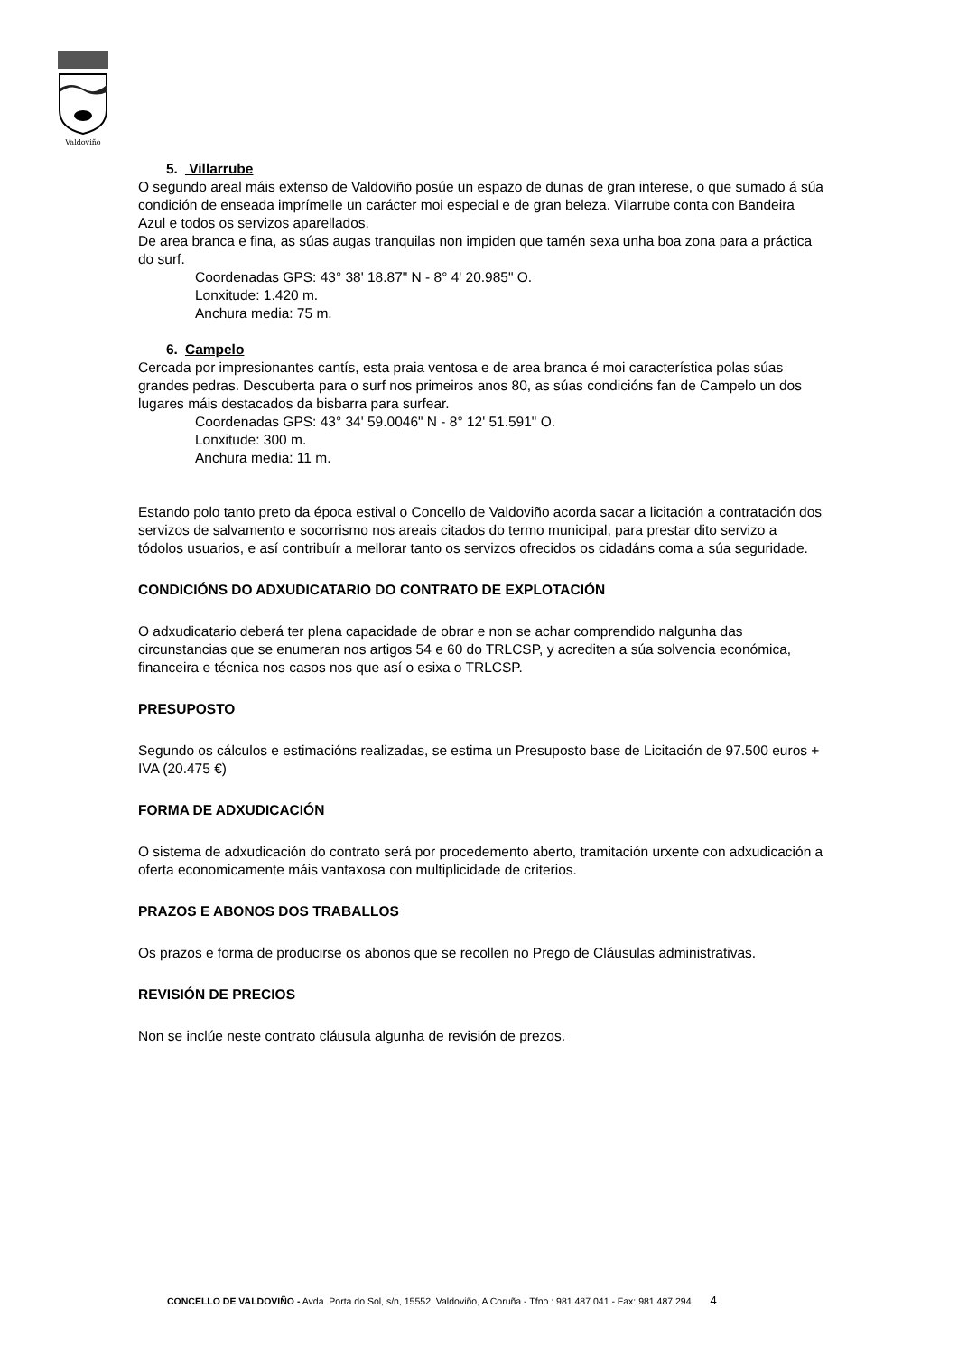Valdoviño
5. Villarrube
O segundo areal máis extenso de Valdoviño posúe un espazo de dunas de gran interese, o que sumado á súa condición de enseada imprímelle un carácter moi especial e de gran beleza. Vilarrube conta con Bandeira Azul e todos os servizos aparellados.
De area branca e fina, as súas augas tranquilas non impiden que tamén sexa unha boa zona para a práctica do surf.
Coordenadas GPS: 43° 38' 18.87" N - 8° 4' 20.985" O.
Lonxitude: 1.420 m.
Anchura media: 75 m.
6. Campelo
Cercada por impresionantes cantís, esta praia ventosa e de area branca é moi característica polas súas grandes pedras. Descuberta para o surf nos primeiros anos 80, as súas condicións fan de Campelo un dos lugares máis destacados da bisbarra para surfear.
Coordenadas GPS: 43° 34' 59.0046" N - 8° 12' 51.591" O.
Lonxitude: 300 m.
Anchura media: 11 m.
Estando polo tanto preto da época estival o Concello de Valdoviño acorda sacar a licitación a contratación dos servizos de salvamento e socorrismo nos areais citados do termo municipal, para prestar dito servizo a tódolos usuarios, e así contribuír a mellorar tanto os servizos ofrecidos os cidadáns coma a súa seguridade.
CONDICIÓNS DO ADXUDICATARIO DO CONTRATO DE EXPLOTACIÓN
O adxudicatario deberá ter plena capacidade de obrar e non se achar comprendido nalgunha das circunstancias que se enumeran nos artigos 54 e 60 do TRLCSP, y acrediten a súa solvencia económica, financeira e técnica nos casos nos que así o esixa o TRLCSP.
PRESUPOSTO
Segundo os cálculos e estimacións realizadas, se estima un Presuposto base de Licitación de 97.500 euros + IVA (20.475 €)
FORMA DE ADXUDICACIÓN
O sistema de adxudicación do contrato será por procedemento aberto, tramitación urxente con adxudicación a oferta economicamente máis vantaxosa con multiplicidade de criterios.
PRAZOS E ABONOS DOS TRABALLOS
Os prazos e forma de producirse os abonos que se recollen no Prego de Cláusulas administrativas.
REVISIÓN DE PRECIOS
Non se inclúe neste contrato cláusula algunha de revisión de prezos.
CONCELLO DE VALDOVIÑO - Avda. Porta do Sol, s/n, 15552, Valdoviño, A Coruña - Tfno.: 981 487 041 - Fax: 981 487 294 4